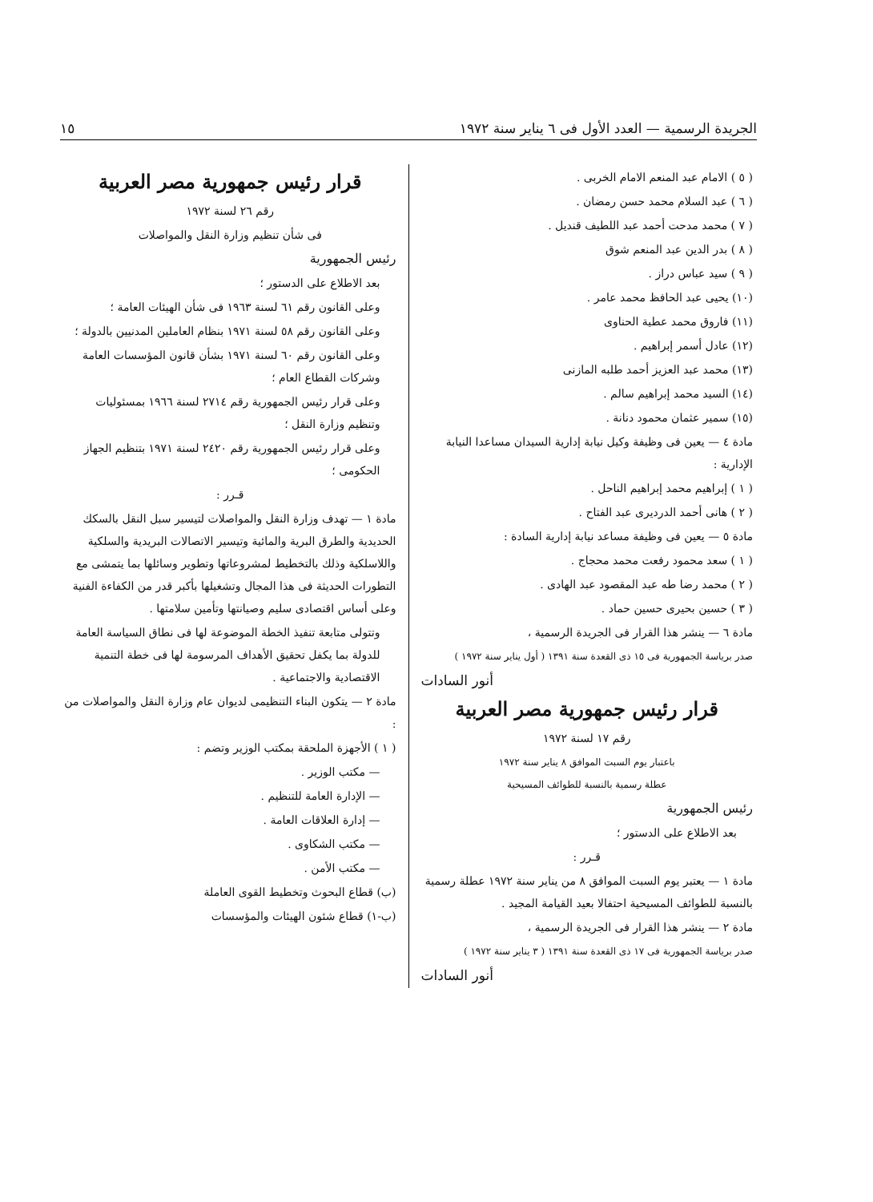الجريدة الرسمية — العدد الأول فى ٦ يناير سنة ١٩٧٢ ١٥
( ٥ ) الامام عبد المنعم الامام الخربى .
( ٦ ) عبد السلام محمد حسن رمضان .
( ٧ ) محمد مدحت أحمد عبد اللطيف قنديل .
( ٨ ) بدر الدين عبد المنعم شوق
( ٩ ) سيد عباس دراز .
(١٠) يحيى عبد الحافظ محمد عامر .
(١١) فاروق محمد عطية الحناوى
(١٢) عادل أسمر إبراهيم .
(١٣) محمد عبد العزيز أحمد طلبه المازنى
(١٤) السيد محمد إبراهيم سالم .
(١٥) سمير عثمان محمود دنانة .
مادة ٤ — يعين فى وظيفة وكيل نيابة إدارية السيدان مساعدا النيابة الإدارية :
( ١ ) إبراهيم محمد إبراهيم الناحل .
( ٢ ) هانى أحمد الدرديرى عبد الفتاح .
مادة ٥ — يعين فى وظيفة مساعد نيابة إدارية السادة :
( ١ ) سعد محمود رفعت محمد محجاج .
( ٢ ) محمد رضا طه عبد المقصود عبد الهادى .
( ٣ ) حسين بحيرى حسين حماد .
مادة ٦ — ينشر هذا القرار فى الجريدة الرسمية ،
صدر برياسة الجمهورية فى ١٥ ذى القعدة سنة ١٣٩١ ( أول يناير سنة ١٩٧٢ )
أنور السادات
قرار رئيس جمهورية مصر العربية
رقم ١٧ لسنة ١٩٧٢
باعتبار يوم السبت الموافق ٨ يناير سنة ١٩٧٢
عطلة رسمية بالنسبة للطوائف المسيحية
رئيس الجمهورية
بعد الاطلاع على الدستور ؛
قـرر :
مادة ١ — يعتبر يوم السبت الموافق ٨ من يناير سنة ١٩٧٢ عطلة رسمية بالنسبة للطوائف المسيحية احتفالا بعيد القيامة المجيد .
مادة ٢ — ينشر هذا القرار فى الجريدة الرسمية ،
صدر برياسة الجمهورية فى ١٧ ذى القعدة سنة ١٣٩١ ( ٣ يناير سنة ١٩٧٢ )
أنور السادات
قرار رئيس جمهورية مصر العربية
رقم ٢٦ لسنة ١٩٧٢
فى شأن تنظيم وزارة النقل والمواصلات
رئيس الجمهورية
بعد الاطلاع على الدستور ؛
وعلى القانون رقم ٦١ لسنة ١٩٦٣ فى شأن الهيئات العامة ؛
وعلى القانون رقم ٥٨ لسنة ١٩٧١ بنظام العاملين المدنيين بالدولة ؛
وعلى القانون رقم ٦٠ لسنة ١٩٧١ بشأن قانون المؤسسات العامة وشركات القطاع العام ؛
وعلى قرار رئيس الجمهورية رقم ٢٧١٤ لسنة ١٩٦٦ بمسئوليات وتنظيم وزارة النقل ؛
وعلى قرار رئيس الجمهورية رقم ٢٤٢٠ لسنة ١٩٧١ بتنظيم الجهاز الحكومى ؛
قـرر :
مادة ١ — تهدف وزارة النقل والمواصلات لتيسير سبل النقل بالسكك الحديدية والطرق البرية والمائية وتيسير الاتصالات البريدية والسلكية واللاسلكية وذلك بالتخطيط لمشروعاتها وتطوير وسائلها بما يتمشى مع التطورات الحديثة فى هذا المجال وتشغيلها بأكبر قدر من الكفاءة الفنية وعلى أساس اقتصادى سليم وصيانتها وتأمين سلامتها .
وتتولى متابعة تنفيذ الخطة الموضوعة لها فى نطاق السياسة العامة للدولة بما يكفل تحقيق الأهداف المرسومة لها فى خطة التنمية الاقتصادية والاجتماعية .
مادة ٢ — يتكون البناء التنظيمى لديوان عام وزارة النقل والمواصلات من :
( ١ ) الأجهزة الملحقة بمكتب الوزير وتضم :
— مكتب الوزير .
— الإدارة العامة للتنظيم .
— إدارة العلاقات العامة .
— مكتب الشكاوى .
— مكتب الأمن .
(ب) قطاع البحوث وتخطيط القوى العاملة
(ب-١) قطاع شئون الهيئات والمؤسسات